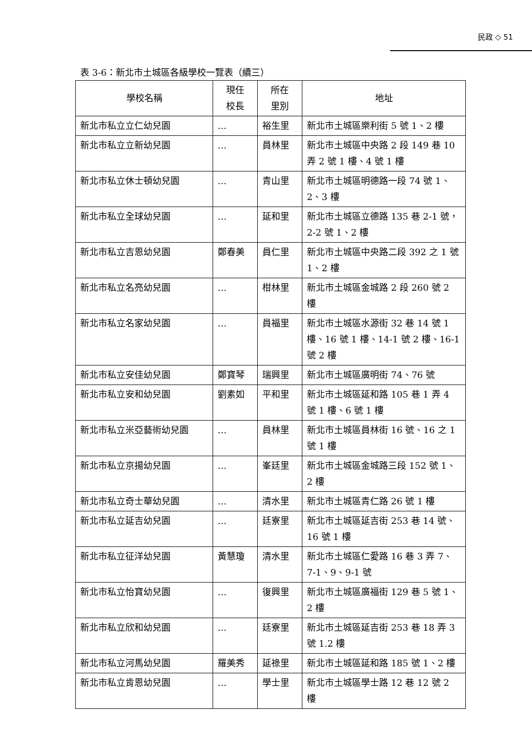民政 ◇ 51
表 3-6：新北市土城區各級學校一覽表（續三）
| 學校名稱 | 現任 校長 | 所在 里別 | 地址 |
| --- | --- | --- | --- |
| 新北市私立立仁幼兒園 | … | 裕生里 | 新北市土城區樂利街 5 號 1、2 樓 |
| 新北市私立立新幼兒園 | … | 員林里 | 新北市土城區中央路 2 段 149 巷 10 弄 2 號 1 樓、4 號 1 樓 |
| 新北市私立休士頓幼兒園 | … | 青山里 | 新北市土城區明德路一段 74 號 1、2、3 樓 |
| 新北市私立全球幼兒園 | … | 延和里 | 新北市土城區立德路 135 巷 2-1 號，2-2 號 1、2 樓 |
| 新北市私立吉恩幼兒園 | 鄭春美 | 員仁里 | 新北市土城區中央路二段 392 之 1 號 1、2 樓 |
| 新北市私立名亮幼兒園 | … | 柑林里 | 新北市土城區金城路 2 段 260 號 2 樓 |
| 新北市私立名家幼兒園 | … | 員福里 | 新北市土城區水源街 32 巷 14 號 1 樓、16 號 1 樓、14-1 號 2 樓、16-1 號 2 樓 |
| 新北市私立安佳幼兒園 | 鄭寶琴 | 瑞興里 | 新北市土城區廣明街 74、76 號 |
| 新北市私立安和幼兒園 | 劉素如 | 平和里 | 新北市土城區延和路 105 巷 1 弄 4 號 1 樓、6 號 1 樓 |
| 新北市私立米亞藝術幼兒園 | … | 員林里 | 新北市土城區員林街 16 號、16 之 1 號 1 樓 |
| 新北市私立京揚幼兒園 | … | 峯廷里 | 新北市土城區金城路三段 152 號 1、2 樓 |
| 新北市私立奇士華幼兒園 | … | 清水里 | 新北市土城區青仁路 26 號 1 樓 |
| 新北市私立延吉幼兒園 | … | 廷寮里 | 新北市土城區延吉街 253 巷 14 號、16 號 1 樓 |
| 新北市私立征洋幼兒園 | 黃慧瓊 | 清水里 | 新北市土城區仁愛路 16 巷 3 弄 7、7-1、9、9-1 號 |
| 新北市私立怡寶幼兒園 | … | 復興里 | 新北市土城區廣福街 129 巷 5 號 1、2 樓 |
| 新北市私立欣和幼兒園 | … | 廷寮里 | 新北市土城區延吉街 253 巷 18 弄 3 號 1.2 樓 |
| 新北市私立河馬幼兒園 | 羅美秀 | 延祿里 | 新北市土城區延和路 185 號 1、2 樓 |
| 新北市私立肯恩幼兒園 | … | 學士里 | 新北市土城區學士路 12 巷 12 號 2 樓 |